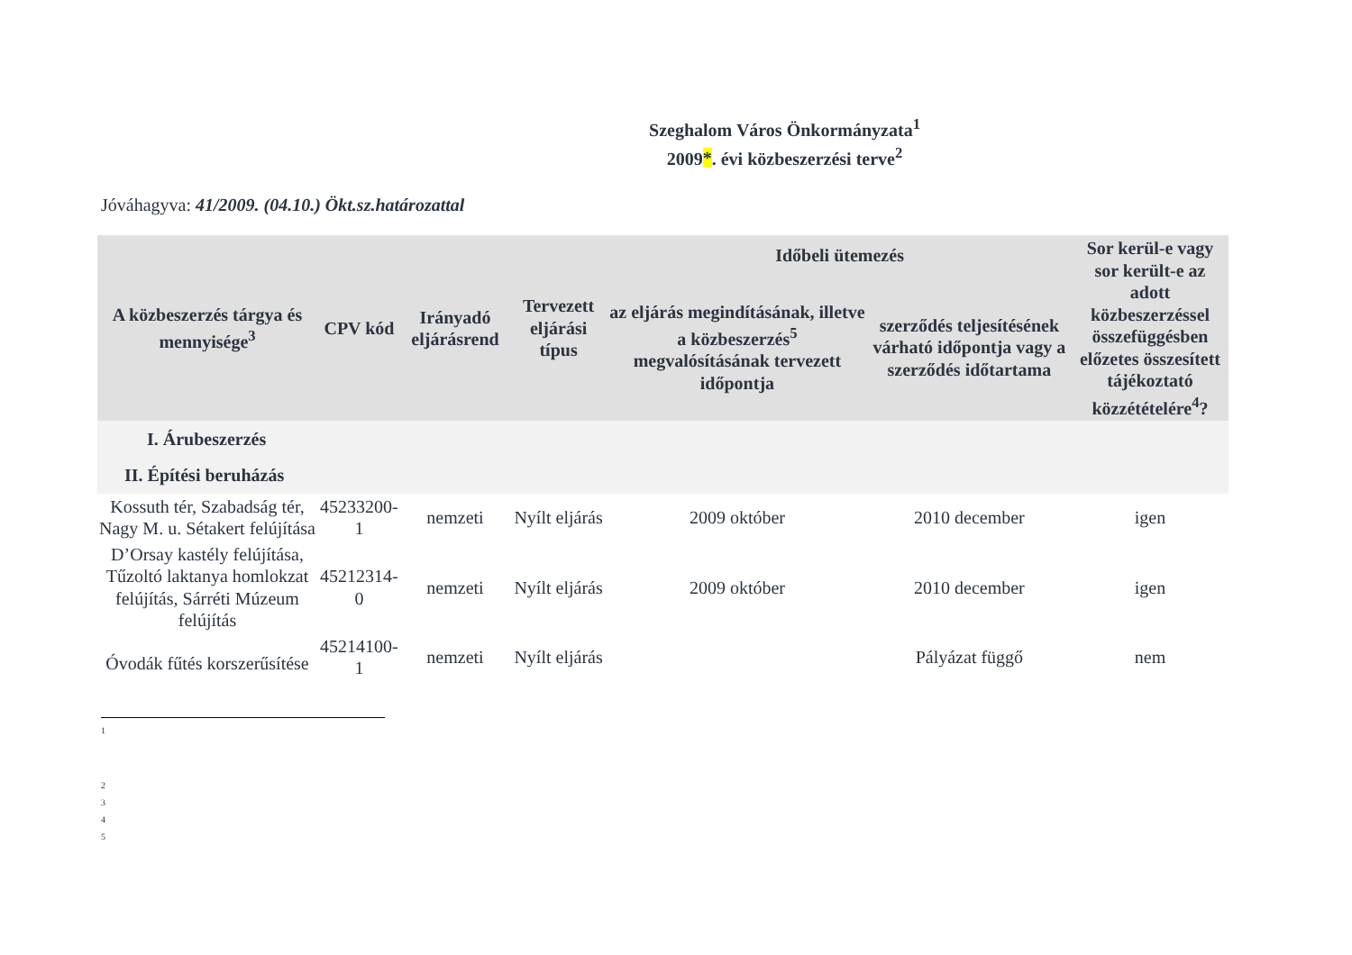Szeghalom Város Önkormányzata<sup>1</sup>
2009*. évi közbeszerzési terve<sup>2</sup>
Jóváhagyva: 41/2009. (04.10.) Ökt.sz.határozattal
| A közbeszerzés tárgya és mennyisége<sup>3</sup> | CPV kód | Irányadó eljárásrend | Tervezett eljárási típus | Időbeli ütemezés | | Sor kerül-e vagy sor került-e az adott közbeszerzéssel összefüggésben előzetes összesített tájékoztató közzétételére<sup>4</sup>? |
| --- | --- | --- | --- | --- | --- | --- |
| | | | | az eljárás megindításának, illetve a közbeszerzés<sup>5</sup> megvalósításának tervezett időpontja | szerződés teljesítésének várható időpontja vagy a szerződés időtartama | |
| I. Árubeszerzés | | | | | | |
| II. Építési beruházás | | | | | | |
| Kossuth tér, Szabadság tér, Nagy M. u. Sétakert felújítása | 45233200-1 | nemzeti | Nyílt eljárás | 2009 október | 2010 december | igen |
| D’Orsay kastély felújítása, Tűzoltó laktanya homlokzat felújítás, Sárréti Múzeum felújítás | 45212314-0 | nemzeti | Nyílt eljárás | 2009 október | 2010 december | igen |
| Óvodák fűtés korszerűsítése | 45214100-1 | nemzeti | Nyílt eljárás | | Pályázat függő | nem |
1
2
3
4
5